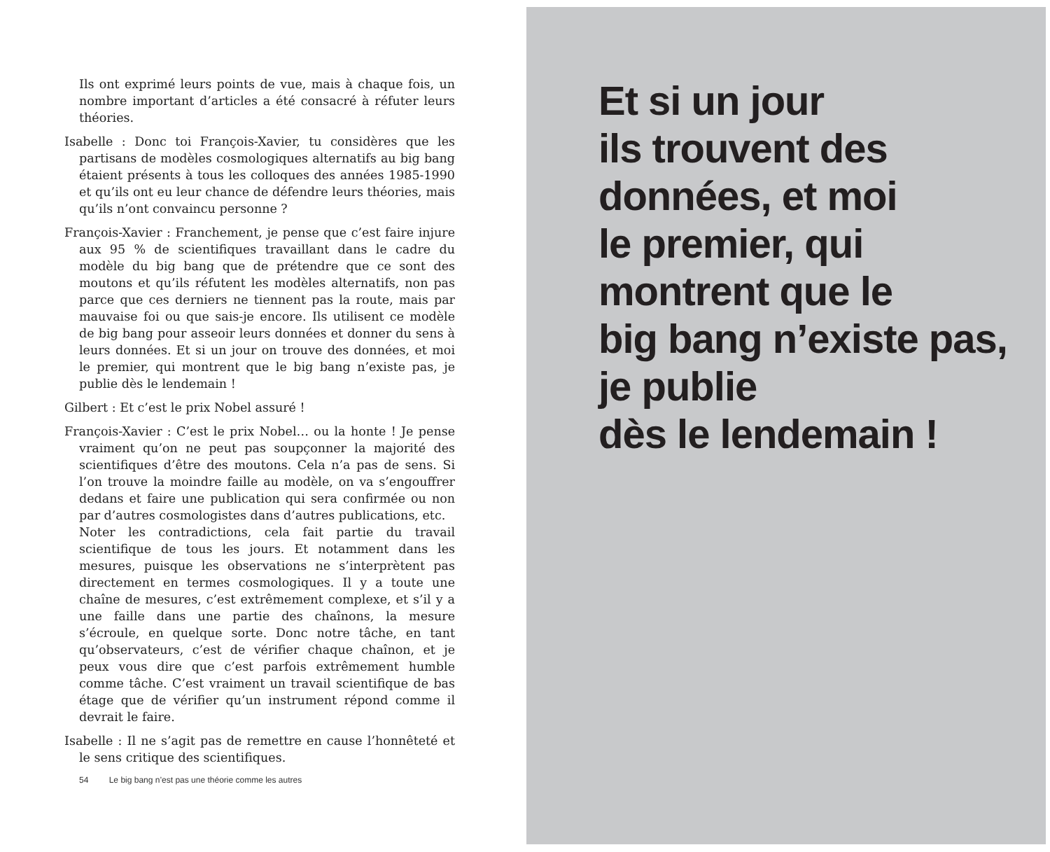Ils ont exprimé leurs points de vue, mais à chaque fois, un nombre important d’articles a été consacré à réfuter leurs théories.
Isabelle : Donc toi François-Xavier, tu considères que les partisans de modèles cosmologiques alternatifs au big bang étaient présents à tous les colloques des années 1985-1990 et qu’ils ont eu leur chance de défendre leurs théories, mais qu’ils n’ont convaincu personne ?
François-Xavier : Franchement, je pense que c’est faire injure aux 95 % de scientifiques travaillant dans le cadre du modèle du big bang que de prétendre que ce sont des moutons et qu’ils réfutent les modèles alternatifs, non pas parce que ces derniers ne tiennent pas la route, mais par mauvaise foi ou que sais-je encore. Ils utilisent ce modèle de big bang pour asseoir leurs données et donner du sens à leurs données. Et si un jour on trouve des données, et moi le premier, qui montrent que le big bang n’existe pas, je publie dès le lendemain !
Gilbert : Et c’est le prix Nobel assuré !
François-Xavier : C’est le prix Nobel… ou la honte ! Je pense vraiment qu’on ne peut pas soupçonner la majorité des scientifiques d’être des moutons. Cela n’a pas de sens. Si l’on trouve la moindre faille au modèle, on va s’engouffrer dedans et faire une publication qui sera confirmée ou non par d’autres cosmologistes dans d’autres publications, etc.
Noter les contradictions, cela fait partie du travail scientifique de tous les jours. Et notamment dans les mesures, puisque les observations ne s’interprètent pas directement en termes cosmologiques. Il y a toute une chaîne de mesures, c’est extrêmement complexe, et s’il y a une faille dans une partie des chaînons, la mesure s’écroule, en quelque sorte. Donc notre tâche, en tant qu’observateurs, c’est de vérifier chaque chaînon, et je peux vous dire que c’est parfois extrêmement humble comme tâche. C’est vraiment un travail scientifique de bas étage que de vérifier qu’un instrument répond comme il devrait le faire.
Isabelle : Il ne s’agit pas de remettre en cause l’honnêteté et le sens critique des scientifiques.
54 Le big bang n’est pas une théorie comme les autres
Et si un jour
ils trouvent des
données, et moi
le premier, qui
montrent que le
big bang n’existe pas,
je publie
dès le lendemain !